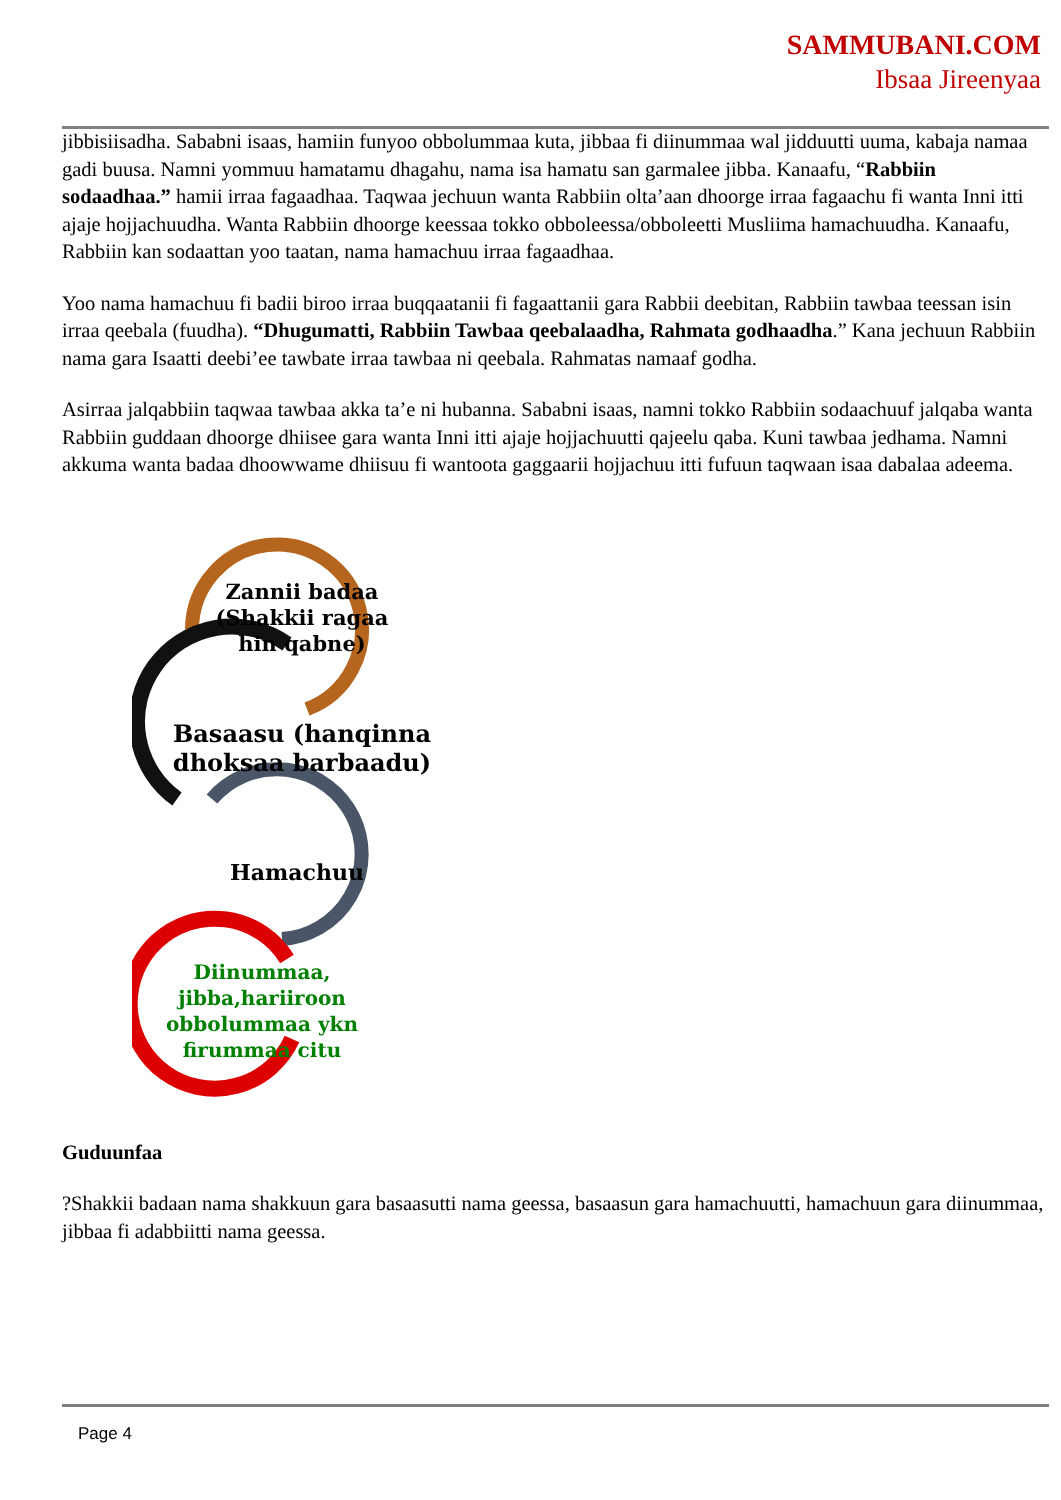SAMMUBANI.COM
Ibsaa Jireenyaa
jibbisiisadha. Sababni isaas, hamiin funyoo obbolummaa kuta, jibbaa fi diinummaa wal jidduutti uuma, kabaja namaa gadi buusa. Namni yommuu hamatamu dhagahu, nama isa hamatu san garmalee jibba. Kanaafu, “Rabbiin sodaadhaa.” hamii irraa fagaadhaa. Taqwaa jechuun wanta Rabbiin olta’aan dhoorge irraa fagaachu fi wanta Inni itti ajaje hojjachuudha. Wanta Rabbiin dhoorge keessaa tokko obboleessa/obboleetti Musliima hamachuudha. Kanaafu, Rabbiin kan sodaattan yoo taatan, nama hamachuu irraa fagaadhaa.
Yoo nama hamachuu fi badii biroo irraa buqqaatanii fi fagaattanii gara Rabbii deebitan, Rabbiin tawbaa teessan isin irraa qeebala (fuudha). “Dhugumatti, Rabbiin Tawbaa qeebalaadha, Rahmata godhaadha.” Kana jechuun Rabbiin nama gara Isaatti deebi’ee tawbate irraa tawbaa ni qeebala. Rahmatas namaaf godha.
Asirraa jalqabbiin taqwaa tawbaa akka ta’e ni hubanna. Sababni isaas, namni tokko Rabbiin sodaachuuf jalqaba wanta Rabbiin guddaan dhoorge dhiisee gara wanta Inni itti ajaje hojjachuutti qajeelu qaba. Kuni tawbaa jedhama. Namni akkuma wanta badaa dhoowwame dhiisuu fi wantoota gaggaarii hojjachuu itti fufuun taqwaan isaa dabalaa adeema.
Zannii badaa (Shakkii ragaa hin qabne)
Basaasu (hanqinna dhoksaa barbaadu)
Hamachuu
Diinummaa, jibba,hariiroon obbolummaa ykn firummaa citu
Guduunfaa
?Shakkii badaan nama shakkuun gara basaasutti nama geessa, basaasun gara hamachuutti, hamachuun gara diinummaa, jibbaa fi adabbiitti nama geessa.
Page 4